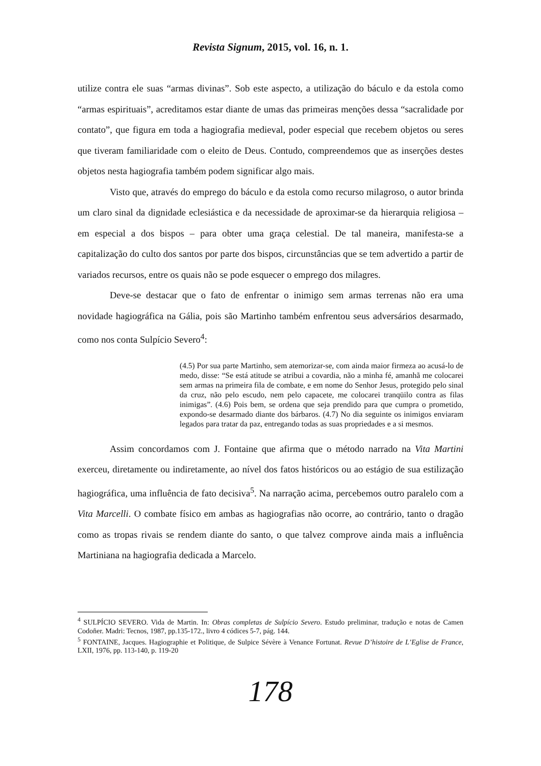Revista Signum, 2015, vol. 16, n. 1.
utilize contra ele suas “armas divinas”. Sob este aspecto, a utilização do báculo e da estola como “armas espirituais”, acreditamos estar diante de umas das primeiras menções dessa “sacralidade por contato”, que figura em toda a hagiografia medieval, poder especial que recebem objetos ou seres que tiveram familiaridade com o eleito de Deus. Contudo, compreendemos que as inserções destes objetos nesta hagiografia também podem significar algo mais.
Visto que, através do emprego do báculo e da estola como recurso milagroso, o autor brinda um claro sinal da dignidade eclesiástica e da necessidade de aproximar-se da hierarquia religiosa – em especial a dos bispos – para obter uma graça celestial. De tal maneira, manifesta-se a capitalização do culto dos santos por parte dos bispos, circunstâncias que se tem advertido a partir de variados recursos, entre os quais não se pode esquecer o emprego dos milagres.
Deve-se destacar que o fato de enfrentar o inimigo sem armas terrenas não era uma novidade hagiográfica na Gália, pois são Martinho também enfrentou seus adversários desarmado, como nos conta Sulpício Severo<sup>4</sup>:
(4.5) Por sua parte Martinho, sem atemorizar-se, com ainda maior firmeza ao acusá-lo de medo, disse: “Se está atitude se atribui a covardia, não a minha fé, amanhã me colocarei sem armas na primeira fila de combate, e em nome do Senhor Jesus, protegido pelo sinal da cruz, não pelo escudo, nem pelo capacete, me colocarei tranqüilo contra as filas inimigas”. (4.6) Pois bem, se ordena que seja prendido para que cumpra o prometido, expondo-se desarmado diante dos bárbaros. (4.7) No dia seguinte os inimigos enviaram legados para tratar da paz, entregando todas as suas propriedades e a si mesmos.
Assim concordamos com J. Fontaine que afirma que o método narrado na Vita Martini exerceu, diretamente ou indiretamente, ao nível dos fatos históricos ou ao estágio de sua estilização hagiográfica, uma influência de fato decisiva<sup>5</sup>. Na narração acima, percebemos outro paralelo com a Vita Marcelli. O combate físico em ambas as hagiografias não ocorre, ao contrário, tanto o dragão como as tropas rivais se rendem diante do santo, o que talvez comprove ainda mais a influência Martiniana na hagiografia dedicada a Marcelo.
<sup>4</sup> SULPÍCIO SEVERO. Vida de Martin. In: Obras completas de Sulpício Severo. Estudo preliminar, tradução e notas de Camen Codoñer. Madri: Tecnos, 1987, pp.135-172., livro 4 códices 5-7, pág. 144.
<sup>5</sup> FONTAINE, Jacques. Hagiographie et Politique, de Sulpice Sévère à Venance Fortunat. Revue D’histoire de L’Eglise de France, LXII, 1976, pp. 113-140, p. 119-20
178